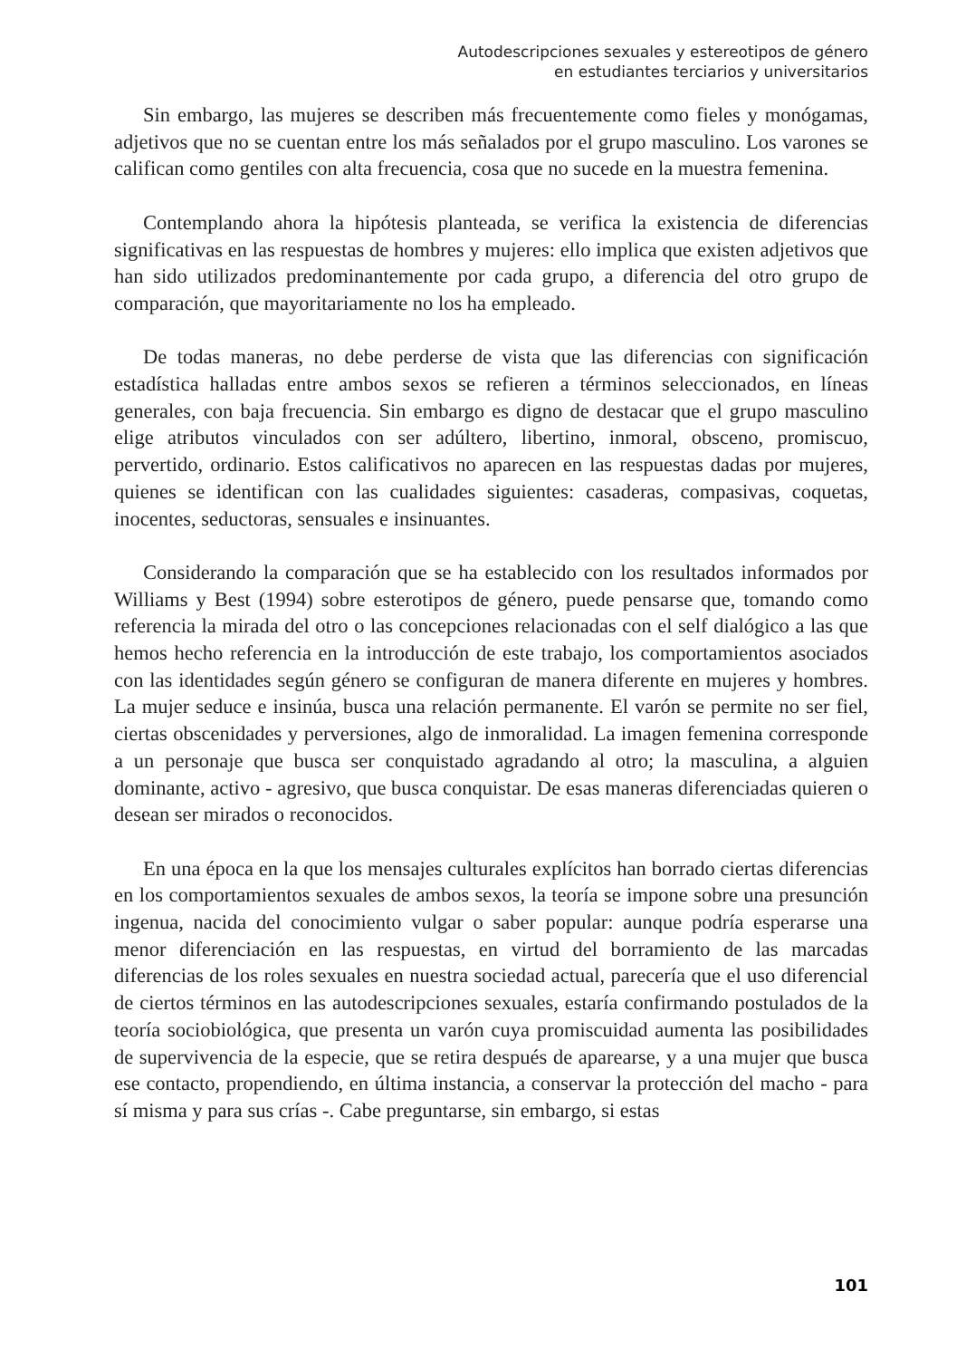Autodescripciones sexuales y estereotipos de género
en estudiantes terciarios y universitarios
Sin embargo, las mujeres se describen más frecuentemente como fieles y monógamas, adjetivos que no se cuentan entre los más señalados por el grupo masculino. Los varones se califican como gentiles con alta frecuencia, cosa que no sucede en la muestra femenina.
Contemplando ahora la hipótesis planteada, se verifica la existencia de diferencias significativas en las respuestas de hombres y mujeres: ello implica que existen adjetivos que han sido utilizados predominantemente por cada grupo, a diferencia del otro grupo de comparación, que mayoritariamente no los ha empleado.
De todas maneras, no debe perderse de vista que las diferencias con significación estadística halladas entre ambos sexos se refieren a términos seleccionados, en líneas generales, con baja frecuencia. Sin embargo es digno de destacar que el grupo masculino elige atributos vinculados con ser adúltero, libertino, inmoral, obsceno, promiscuo, pervertido, ordinario. Estos calificativos no aparecen en las respuestas dadas por mujeres, quienes se identifican con las cualidades siguientes: casaderas, compasivas, coquetas, inocentes, seductoras, sensuales e insinuantes.
Considerando la comparación que se ha establecido con los resultados informados por Williams y Best (1994) sobre esterotipos de género, puede pensarse que, tomando como referencia la mirada del otro o las concepciones relacionadas con el self dialógico a las que hemos hecho referencia en la introducción de este trabajo, los comportamientos asociados con las identidades según género se configuran de manera diferente en mujeres y hombres. La mujer seduce e insinúa, busca una relación permanente. El varón se permite no ser fiel, ciertas obscenidades y perversiones, algo de inmoralidad. La imagen femenina corresponde a un personaje que busca ser conquistado agradando al otro; la masculina, a alguien dominante, activo - agresivo, que busca conquistar. De esas maneras diferenciadas quieren o desean ser mirados o reconocidos.
En una época en la que los mensajes culturales explícitos han borrado ciertas diferencias en los comportamientos sexuales de ambos sexos, la teoría se impone sobre una presunción ingenua, nacida del conocimiento vulgar o saber popular: aunque podría esperarse una menor diferenciación en las respuestas, en virtud del borramiento de las marcadas diferencias de los roles sexuales en nuestra sociedad actual, parecería que el uso diferencial de ciertos términos en las autodescripciones sexuales, estaría confirmando postulados de la teoría sociobiológica, que presenta un varón cuya promiscuidad aumenta las posibilidades de supervivencia de la especie, que se retira después de aparearse, y a una mujer que busca ese contacto, propendiendo, en última instancia, a conservar la protección del macho - para sí misma y para sus crías -. Cabe preguntarse, sin embargo, si estas
101